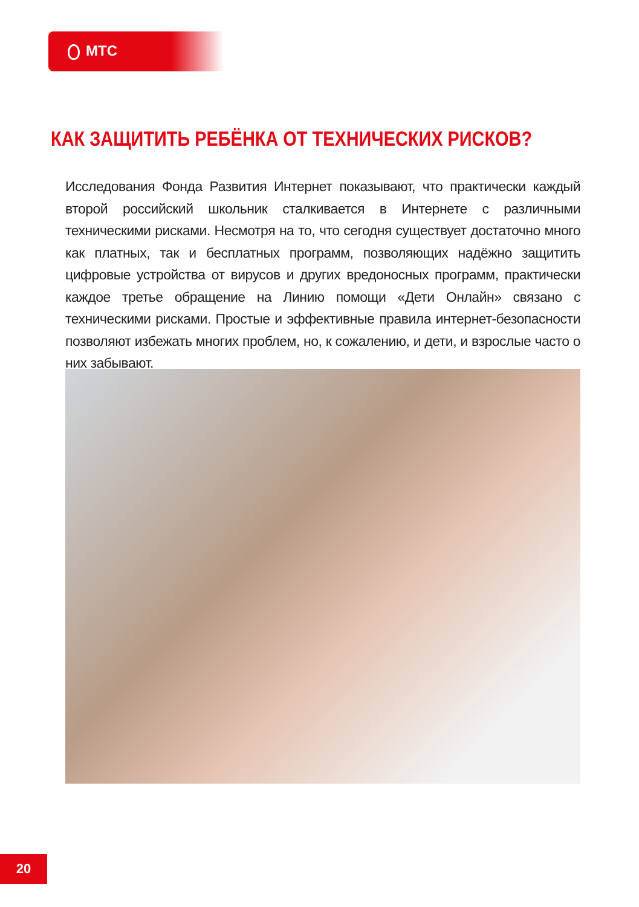МТС
КАК ЗАЩИТИТЬ РЕБЁНКА ОТ ТЕХНИЧЕСКИХ РИСКОВ?
Исследования Фонда Развития Интернет показывают, что практически каждый второй российский школьник сталкивается в Интернете с различными техническими рисками. Несмотря на то, что сегодня существует достаточно много как платных, так и бесплатных программ, позволяющих надёжно защитить цифровые устройства от вирусов и других вредоносных программ, практически каждое третье обращение на Линию помощи «Дети Онлайн» связано с техническими рисками. Простые и эффективные правила интернет-безопасности позволяют избежать многих проблем, но, к сожалению, и дети, и взрослые часто о них забывают.
20